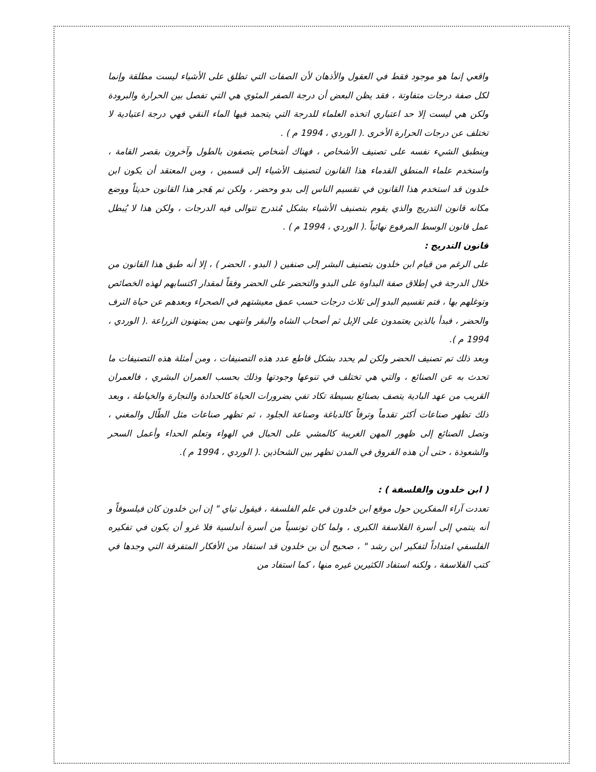واقعي إنما هو موجود فقط في العقول والأذهان لأن الصفات التي تطلق على الأشياء ليست مطلقة وإنما لكل صفة درجات متفاوتة ، فقد يظن البعض أن درجة الصفر المئوي هي التي تفصل بين الحرارة والبرودة ولكن هي ليست إلا حد اعتباري اتخذه العلماء للدرجة التي يتجمد فيها الماء النقي فهي درجة اعتيادية لا تختلف عن درجات الحرارة الأخرى .( الوردي ، 1994 م ) .
وينطبق الشيء نفسه على تصنيف الأشخاص ، فهناك أشخاص يتصفون بالطول وآخرون بقصر القامة ، واستخدم علماء المنطق القدماء هذا القانون لتصنيف الأشياء إلى قسمين ، ومن المعتقد أن يكون ابن خلدون قد استخدم هذا القانون في تقسيم الناس إلى بدو وحضر ، ولكن تم هَجر هذا القانون حديثاً ووضع مكانه قانون التدريج والذي يقوم بتصنيف الأشياء بشكل مُتدرج تتوالى فيه الدرجات ، ولكن هذا لا يُبطل عمل قانون الوسط المرفوع نهائياً .( الوردي ، 1994 م ) .
قانون التدريج :
على الرغم من قيام ابن خلدون بتصنيف البشر إلى صنفين ( البدو ، الحضر ) ، إلا أنه طبق هذا القانون من خلال الدرجة في إطلاق صفة البداوة على البدو والتحضر على الحضر وفقاً لمقدار اكتسابهم لهذه الخصائص وتوغلهم بها ، فتم تقسيم البدو إلى ثلاث درجات حسب عمق معيشتهم في الصحراء وبعدهم عن حياة الترف والحضر ، فبدأ بالذين يعتمدون على الإبل ثم أصحاب الشاه والبقر وانتهى بمن يمتهنون الزراعة .( الوردي ، 1994 م ).
وبعد ذلك تم تصنيف الحضر ولكن لم يحدد بشكل قاطع عدد هذه التصنيفات ، ومن أمثلة هذه التصنيفات ما تحدث به عن الصنائع ، والتي هي تختلف في تنوعها وجودتها وذلك بحسب العمران البشري ، فالعمران القريب من عهد البادية يتصف بصنائع بسيطة تكاد تفي بضرورات الحياة كالحدادة والنجارة والخياطة ، وبعد ذلك تظهر صناعات أكثر تقدماً وترفاً كالدباغة وصناعة الجلود ، ثم تظهر صناعات مثل الطّال والمغني ، وتصل الصنائع إلى ظهور المهن الغريبة كالمشي على الحبال في الهواء وتعلم الحداء وأعمل السحر والشعوذة ، حتى أن هذه الفروق في المدن تظهر بين الشحاذين .( الوردي ، 1994 م ).
( ابن خلدون والفلسفة ) :
تعددت آراء المفكرين حول موقع ابن خلدون في علم الفلسفة ، فيقول تياي " إن ابن خلدون كان فيلسوفاً و أنه ينتمي إلى أسرة الفلاسفة الكبرى ، ولما كان تونسياً من أسرة أندلسية فلا غرو أن يكون في تفكيره الفلسفي امتداداً لتفكير ابن رشد " ، صحيح أن بن خلدون قد استفاد من الأفكار المتفرقة التي وجدها في كتب الفلاسفة ، ولكنه استفاد الكثيرين غيره منها ، كما استفاد من